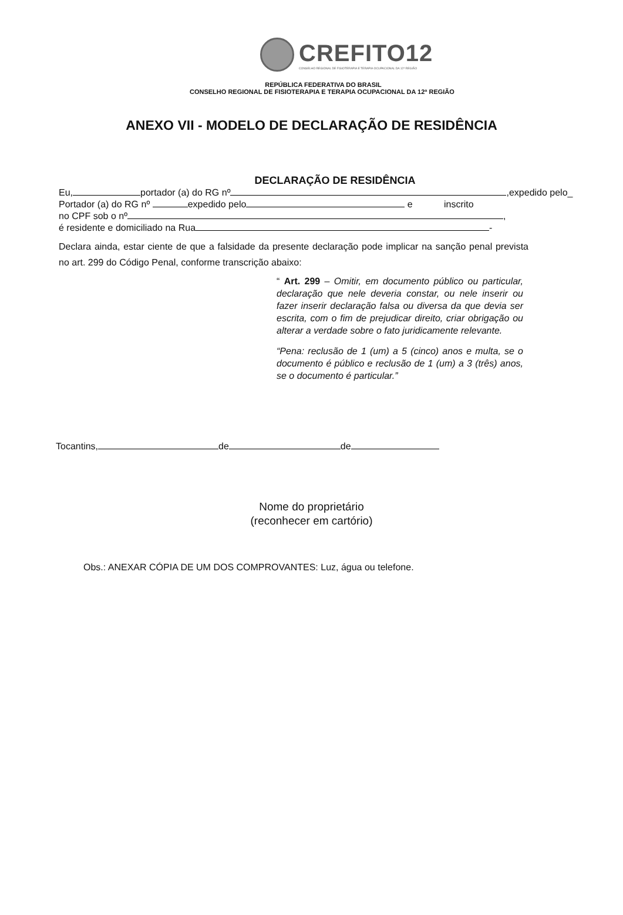CREFITO12
CONSELHO REGIONAL DE FISIOTERAPIA E TERAPIA OCUPACIONAL DA 12ª REGIÃO
REPÚBLICA FEDERATIVA DO BRASIL
CONSELHO REGIONAL DE FISIOTERAPIA E TERAPIA OCUPACIONAL DA 12ª REGIÃO
ANEXO VII - MODELO DE DECLARAÇÃO DE RESIDÊNCIA
DECLARAÇÃO DE RESIDÊNCIA
Eu, portador (a) do RG nº ,expedido pelo_
Portador (a) do RG nº expedido pelo e inscrito
no CPF sob o nº ,
é residente e domiciliado na Rua -
Declara ainda, estar ciente de que a falsidade da presente declaração pode implicar na sanção penal prevista no art. 299 do Código Penal, conforme transcrição abaixo:
“ Art. 299 – Omitir, em documento público ou particular, declaração que nele deveria constar, ou nele inserir ou fazer inserir declaração falsa ou diversa da que devia ser escrita, com o fim de prejudicar direito, criar obrigação ou alterar a verdade sobre o fato juridicamente relevante.
“Pena: reclusão de 1 (um) a 5 (cinco) anos e multa, se o documento é público e reclusão de 1 (um) a 3 (três) anos, se o documento é particular.”
Tocantins, de de
Nome do proprietário
(reconhecer em cartório)
Obs.: ANEXAR CÓPIA DE UM DOS COMPROVANTES: Luz, água ou telefone.